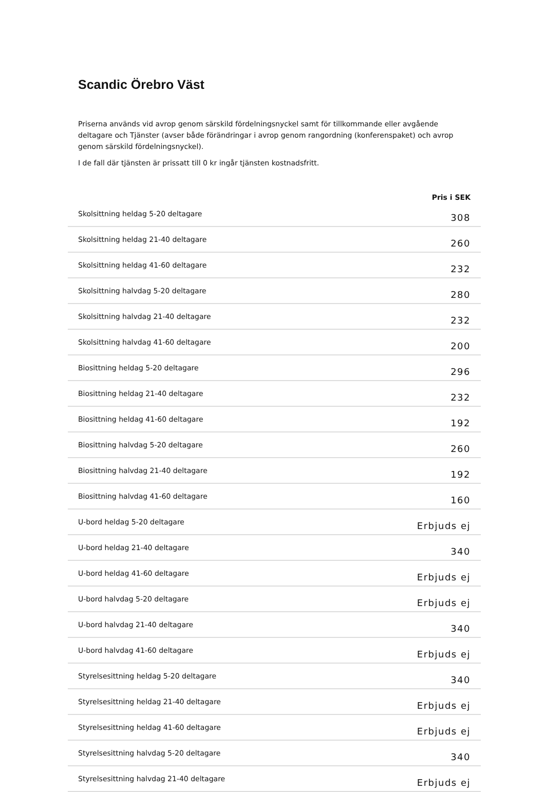Scandic Örebro Väst
Priserna används vid avrop genom särskild fördelningsnyckel samt för tillkommande eller avgående deltagare och Tjänster (avser både förändringar i avrop genom rangordning (konferenspaket) och avrop genom särskild fördelningsnyckel).
I de fall där tjänsten är prissatt till 0 kr ingår tjänsten kostnadsfritt.
| | Pris i SEK |
| --- | --- |
| Skolsittning heldag 5-20 deltagare | 308 |
| Skolsittning heldag 21-40 deltagare | 260 |
| Skolsittning heldag 41-60 deltagare | 232 |
| Skolsittning halvdag 5-20 deltagare | 280 |
| Skolsittning halvdag 21-40 deltagare | 232 |
| Skolsittning halvdag 41-60 deltagare | 200 |
| Biosittning heldag 5-20 deltagare | 296 |
| Biosittning heldag 21-40 deltagare | 232 |
| Biosittning heldag 41-60 deltagare | 192 |
| Biosittning halvdag 5-20 deltagare | 260 |
| Biosittning halvdag 21-40 deltagare | 192 |
| Biosittning halvdag 41-60 deltagare | 160 |
| U-bord heldag 5-20 deltagare | Erbjuds ej |
| U-bord heldag 21-40 deltagare | 340 |
| U-bord heldag 41-60 deltagare | Erbjuds ej |
| U-bord halvdag 5-20 deltagare | Erbjuds ej |
| U-bord halvdag 21-40 deltagare | 340 |
| U-bord halvdag 41-60 deltagare | Erbjuds ej |
| Styrelsesittning heldag 5-20 deltagare | 340 |
| Styrelsesittning heldag 21-40 deltagare | Erbjuds ej |
| Styrelsesittning heldag 41-60 deltagare | Erbjuds ej |
| Styrelsesittning halvdag 5-20 deltagare | 340 |
| Styrelsesittning halvdag 21-40 deltagare | Erbjuds ej |